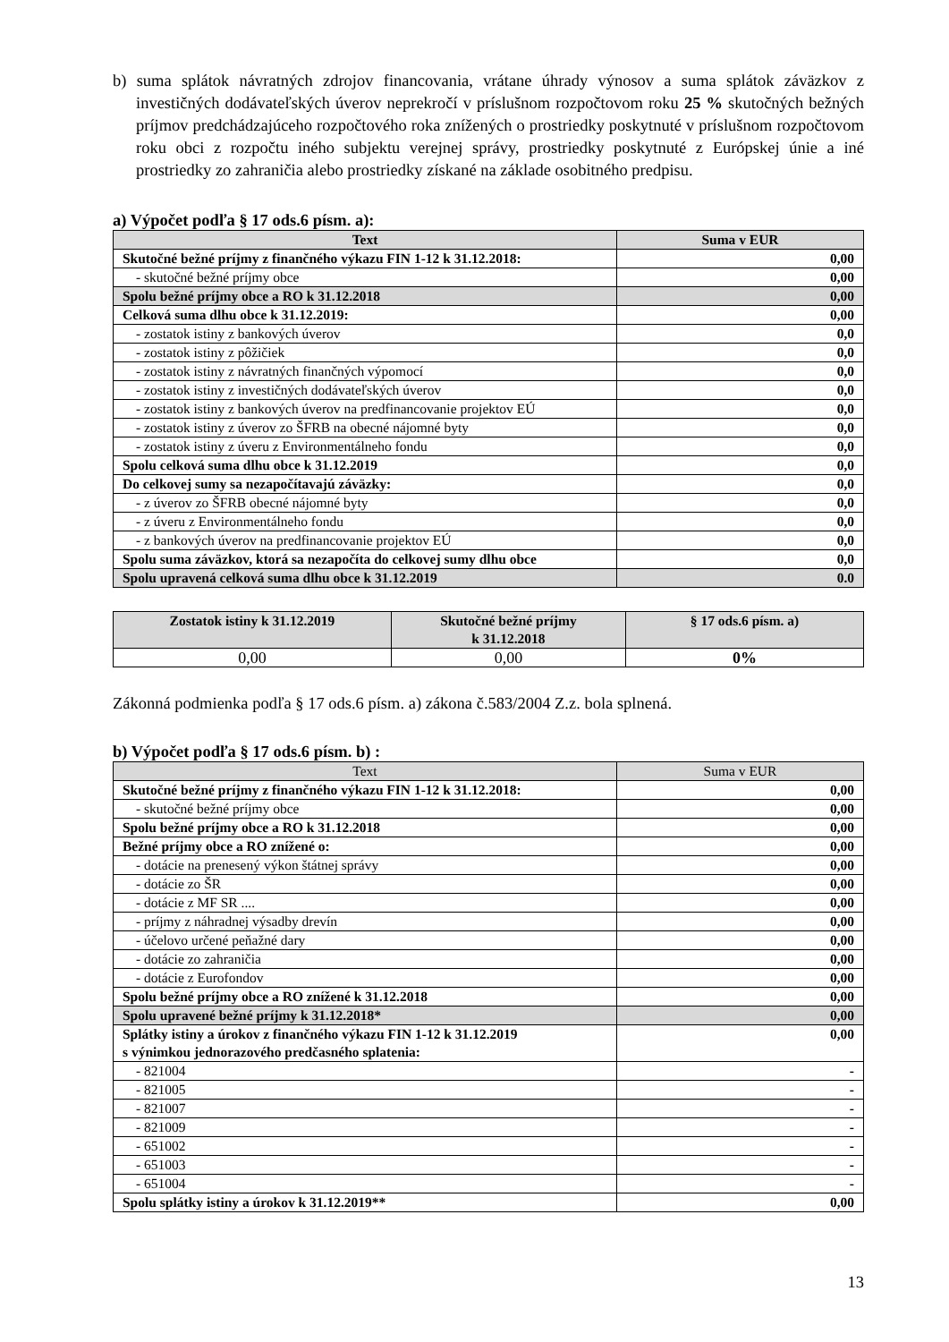b) suma splátok návratných zdrojov financovania, vrátane úhrady výnosov a suma splátok záväzkov z investičných dodávateľských úverov neprekročí v príslušnom rozpočtovom roku 25 % skutočných bežných príjmov predchádzajúceho rozpočtového roka znížených o prostriedky poskytnuté v príslušnom rozpočtovom roku obci z rozpočtu iného subjektu verejnej správy, prostriedky poskytnuté z Európskej únie a iné prostriedky zo zahraničia alebo prostriedky získané na základe osobitného predpisu.
a) Výpočet podľa § 17 ods.6 písm. a):
| Text | Suma v EUR |
| --- | --- |
| Skutočné bežné príjmy z finančného výkazu FIN 1-12 k 31.12.2018: | 0,00 |
| - skutočné bežné príjmy obce | 0,00 |
| Spolu bežné príjmy obce a RO k 31.12.2018 | 0,00 |
| Celková suma dlhu obce k 31.12.2019: | 0,00 |
| - zostatok istiny z bankových úverov | 0,0 |
| - zostatok istiny z pôžičiek | 0,0 |
| - zostatok istiny z návratných finančných výpomocí | 0,0 |
| - zostatok istiny z investičných dodávateľských úverov | 0,0 |
| - zostatok istiny z bankových úverov na predfinancovanie projektov EÚ | 0,0 |
| - zostatok istiny z úverov zo ŠFRB na obecné nájomné byty | 0,0 |
| - zostatok istiny z úveru z Environmentálneho fondu | 0,0 |
| Spolu celková suma dlhu obce k 31.12.2019 | 0,0 |
| Do celkovej sumy sa nezapočítavajú záväzky: | 0,0 |
| - z úverov zo ŠFRB obecné nájomné byty | 0,0 |
| - z úveru z Environmentálneho fondu | 0,0 |
| - z bankových úverov na predfinancovanie projektov EÚ | 0,0 |
| Spolu suma záväzkov, ktorá sa nezapočíta do celkovej sumy dlhu obce | 0,0 |
| Spolu upravená celková suma dlhu obce k 31.12.2019 | 0.0 |
| Zostatok istiny k 31.12.2019 | Skutočné bežné príjmy k 31.12.2018 | § 17 ods.6 písm. a) |
| --- | --- | --- |
| 0,00 | 0,00 | 0% |
Zákonná podmienka podľa § 17 ods.6 písm. a) zákona č.583/2004 Z.z. bola splnená.
b) Výpočet podľa § 17 ods.6 písm. b) :
| Text | Suma v EUR |
| --- | --- |
| Skutočné bežné príjmy z finančného výkazu FIN 1-12 k 31.12.2018: | 0,00 |
| - skutočné bežné príjmy obce | 0,00 |
| Spolu bežné príjmy obce a RO k 31.12.2018 | 0,00 |
| Bežné príjmy obce a RO znížené o: | 0,00 |
| - dotácie na prenesený výkon štátnej správy | 0,00 |
| - dotácie zo ŠR | 0,00 |
| - dotácie z MF SR .... | 0,00 |
| - príjmy z náhradnej výsadby drevín | 0,00 |
| - účelovo určené peňažné dary | 0,00 |
| - dotácie zo zahraničia | 0,00 |
| - dotácie z Eurofondov | 0,00 |
| Spolu bežné príjmy obce a RO znížené k 31.12.2018 | 0,00 |
| Spolu upravené bežné príjmy k 31.12.2018* | 0,00 |
| Splátky istiny a úrokov z finančného výkazu FIN 1-12 k 31.12.2019 s výnimkou jednorazového predčasného splatenia: | 0,00 |
| - 821004 | - |
| - 821005 | - |
| - 821007 | - |
| - 821009 | - |
| - 651002 | - |
| - 651003 | - |
| - 651004 | - |
| Spolu splátky istiny a úrokov k 31.12.2019** | 0,00 |
13